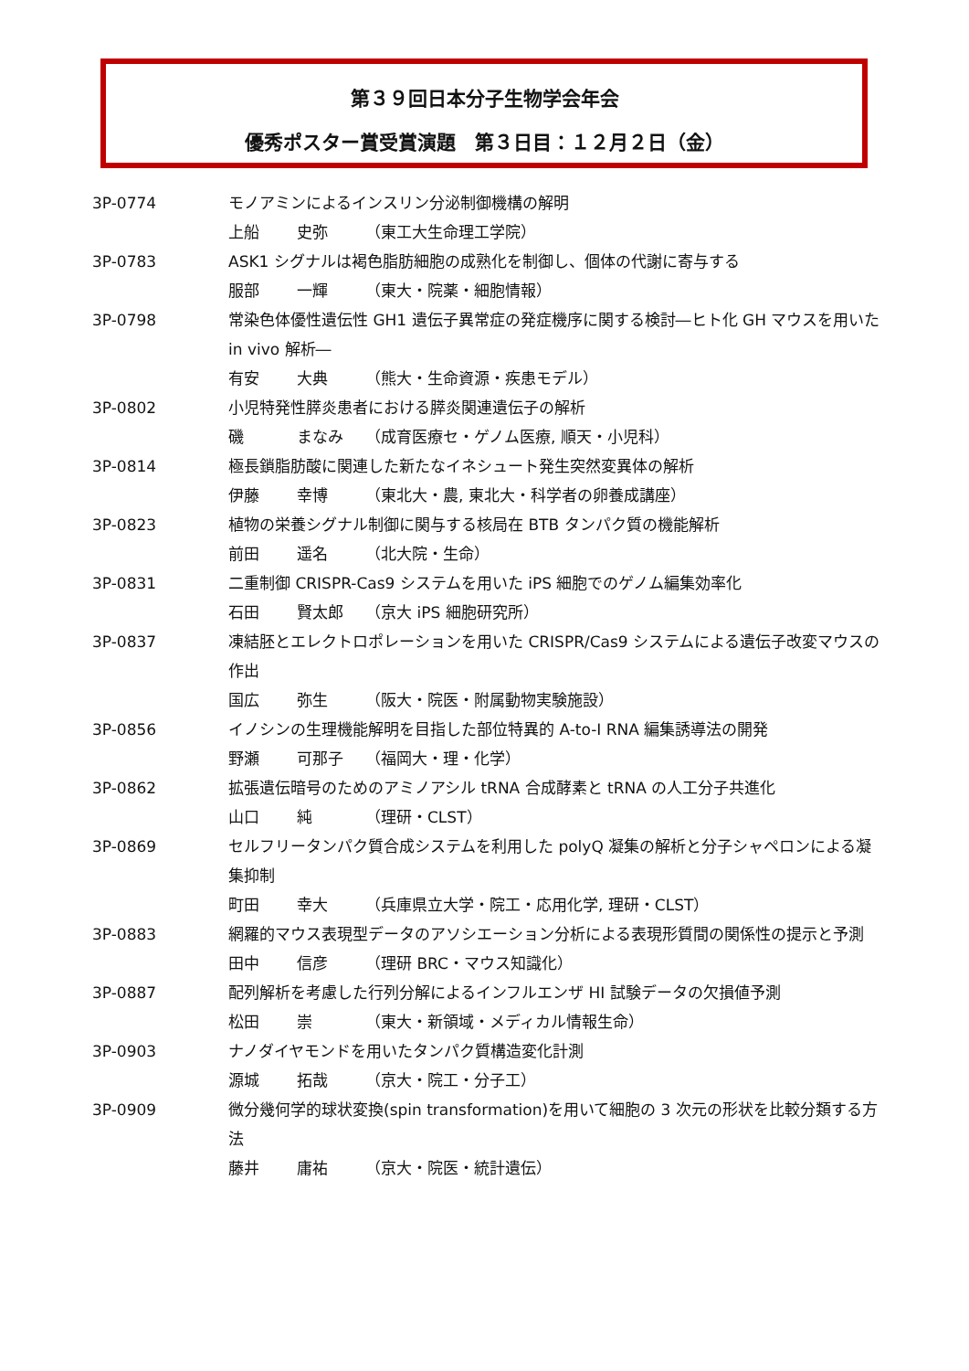第３９回日本分子生物学会年会
優秀ポスター賞受賞演題　第３日目：１２月２日（金）
3P-0774 モノアミンによるインスリン分泌制御機構の解明
上船 史弥 （東工大生命理工学院）
3P-0783 ASK1 シグナルは褐色脂肪細胞の成熟化を制御し、個体の代謝に寄与する
服部 一輝 （東大・院薬・細胞情報）
3P-0798 常染色体優性遺伝性 GH1 遺伝子異常症の発症機序に関する検討―ヒト化 GH マウスを用いた in vivo 解析―
有安 大典 （熊大・生命資源・疾患モデル）
3P-0802 小児特発性膵炎患者における膵炎関連遺伝子の解析
磯 まなみ （成育医療セ・ゲノム医療, 順天・小児科）
3P-0814 極長鎖脂肪酸に関連した新たなイネシュート発生突然変異体の解析
伊藤 幸博 （東北大・農, 東北大・科学者の卵養成講座）
3P-0823 植物の栄養シグナル制御に関与する核局在 BTB タンパク質の機能解析
前田 遥名 （北大院・生命）
3P-0831 二重制御 CRISPR-Cas9 システムを用いた iPS 細胞でのゲノム編集効率化
石田 賢太郎 （京大 iPS 細胞研究所）
3P-0837 凍結胚とエレクトロポレーションを用いた CRISPR/Cas9 システムによる遺伝子改変マウスの作出
国広 弥生 （阪大・院医・附属動物実験施設）
3P-0856 イノシンの生理機能解明を目指した部位特異的 A-to-I RNA 編集誘導法の開発
野瀬 可那子 （福岡大・理・化学）
3P-0862 拡張遺伝暗号のためのアミノアシル tRNA 合成酵素と tRNA の人工分子共進化
山口 純 （理研・CLST）
3P-0869 セルフリータンパク質合成システムを利用した polyQ 凝集の解析と分子シャペロンによる凝集抑制
町田 幸大 （兵庫県立大学・院工・応用化学, 理研・CLST）
3P-0883 網羅的マウス表現型データのアソシエーション分析による表現形質間の関係性の提示と予測
田中 信彦 （理研 BRC・マウス知識化）
3P-0887 配列解析を考慮した行列分解によるインフルエンザ HI 試験データの欠損値予測
松田 崇 （東大・新領域・メディカル情報生命）
3P-0903 ナノダイヤモンドを用いたタンパク質構造変化計測
源城 拓哉 （京大・院工・分子工）
3P-0909 微分幾何学的球状変換(spin transformation)を用いて細胞の 3 次元の形状を比較分類する方法
藤井 庸祐 （京大・院医・統計遺伝）